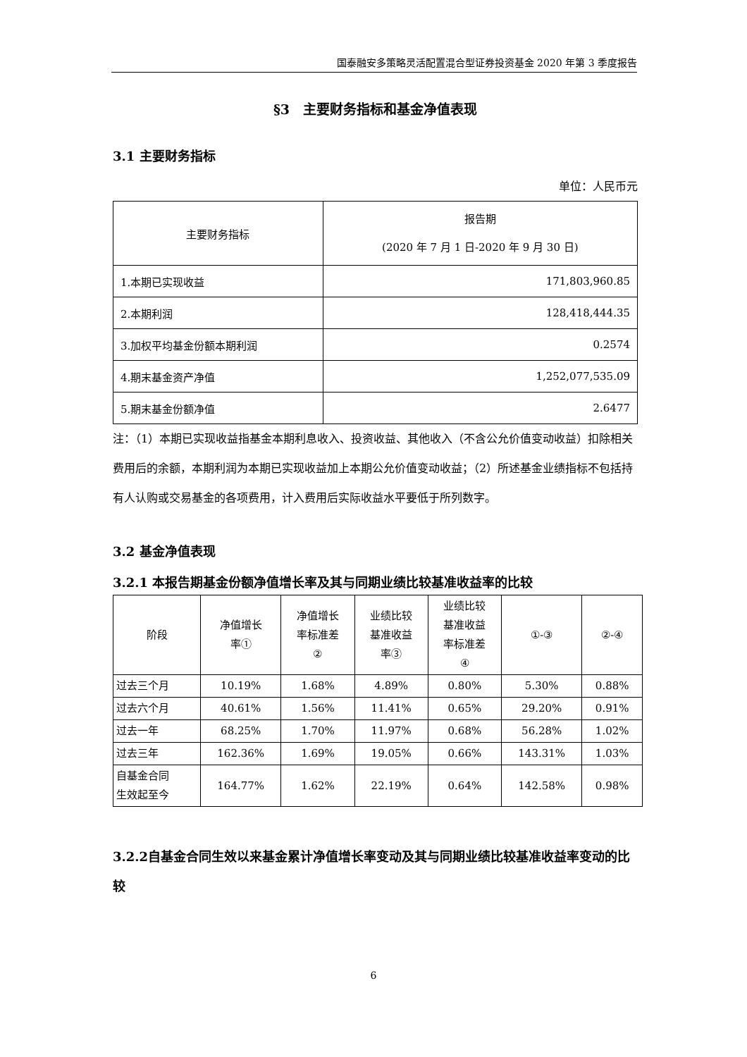国泰融安多策略灵活配置混合型证券投资基金 2020 年第 3 季度报告
§3　主要财务指标和基金净值表现
3.1 主要财务指标
单位：人民币元
| 主要财务指标 | 报告期 (2020 年 7 月 1 日-2020 年 9 月 30 日) |
| --- | --- |
| 1.本期已实现收益 | 171,803,960.85 |
| 2.本期利润 | 128,418,444.35 |
| 3.加权平均基金份额本期利润 | 0.2574 |
| 4.期末基金资产净值 | 1,252,077,535.09 |
| 5.期末基金份额净值 | 2.6477 |
注：（1）本期已实现收益指基金本期利息收入、投资收益、其他收入（不含公允价值变动收益）扣除相关费用后的余额，本期利润为本期已实现收益加上本期公允价值变动收益；（2）所述基金业绩指标不包括持有人认购或交易基金的各项费用，计入费用后实际收益水平要低于所列数字。
3.2 基金净值表现
3.2.1 本报告期基金份额净值增长率及其与同期业绩比较基准收益率的比较
| 阶段 | 净值增长 率① | 净值增长 率标准差 ② | 业绩比较 基准收益 率③ | 业绩比较 基准收益 率标准差 ④ | ①-③ | ②-④ |
| --- | --- | --- | --- | --- | --- | --- |
| 过去三个月 | 10.19% | 1.68% | 4.89% | 0.80% | 5.30% | 0.88% |
| 过去六个月 | 40.61% | 1.56% | 11.41% | 0.65% | 29.20% | 0.91% |
| 过去一年 | 68.25% | 1.70% | 11.97% | 0.68% | 56.28% | 1.02% |
| 过去三年 | 162.36% | 1.69% | 19.05% | 0.66% | 143.31% | 1.03% |
| 自基金合同 生效起至今 | 164.77% | 1.62% | 22.19% | 0.64% | 142.58% | 0.98% |
3.2.2自基金合同生效以来基金累计净值增长率变动及其与同期业绩比较基准收益率变动的比较
6